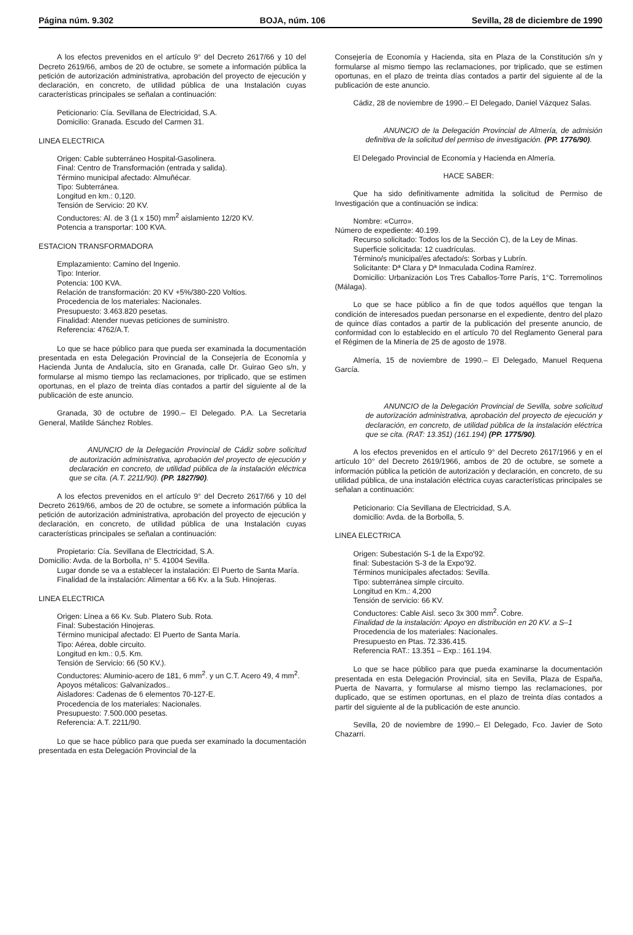Página núm. 9.302 BOJA, núm. 106 Sevilla, 28 de diciembre de 1990
A los efectos prevenidos en el artículo 9° del Decreto 2617/66 y 10 del Decreto 2619/66, ambos de 20 de octubre, se somete a información pública la petición de autorización administrativa, aprobación del proyecto de ejecución y declaración, en concreto, de utilidad pública de una Instalación cuyas características principales se señalan a continuación:
Peticionario: Cía. Sevillana de Electricidad, S.A.
Domicilio: Granada. Escudo del Carmen 31.
LINEA ELECTRICA
Origen: Cable subterráneo Hospital-Gasolinera.
Final: Centro de Transformación (entrada y salida).
Término municipal afectado: Almuñécar.
Tipo: Subterránea.
Longitud en km.: 0,120.
Tensión de Servicio: 20 KV.
Conductores: Al. de 3 (1 x 150) mm<sup>2</sup> aislamiento 12/20 KV.
Potencia a transportar: 100 KVA.
ESTACION TRANSFORMADORA
Emplazamiento: Camino del Ingenio.
Tipo: Interior.
Potencia: 100 KVA.
Relación de transformación: 20 KV +5%/380-220 Voltios.
Procedencia de los materiales: Nacionales.
Presupuesto: 3.463.820 pesetas.
Finalidad: Atender nuevas peticiones de suministro.
Referencia: 4762/A.T.
Lo que se hace público para que pueda ser examinada la documentación presentada en esta Delegación Provincial de la Consejería de Economía y Hacienda Junta de Andalucía, sito en Granada, calle Dr. Guirao Geo s/n, y formularse al mismo tiempo las reclamaciones, por triplicado, que se estimen oportunas, en el plazo de treinta días contados a partir del siguiente al de la publicación de este anuncio.
Granada, 30 de octubre de 1990.– El Delegado. P.A. La Secretaria General, Matilde Sánchez Robles.
ANUNCIO de la Delegación Provincial de Cádiz sobre solicitud de autorización administrativa, aprobación del proyecto de ejecución y declaración en concreto, de utilidad pública de la instalación eléctrica que se cita. (A.T. 2211/90). (PP. 1827/90).
A los efectos prevenidos en el artículo 9° del Decreto 2617/66 y 10 del Decreto 2619/66, ambos de 20 de octubre, se somete a información pública la petición de autorización administrativa, aprobación del proyecto de ejecución y declaración, en concreto, de utilidad pública de una Instalación cuyas características principales se señalan a continuación:
Propietario: Cía. Sevillana de Electricidad, S.A.
Domicilio: Avda. de la Borbolla, n° 5. 41004 Sevilla.
Lugar donde se va a establecer la instalación: El Puerto de Santa María.
Finalidad de la instalación: Alimentar a 66 Kv. a la Sub. Hinojeras.
LINEA ELECTRICA
Origen: Línea a 66 Kv. Sub. Platero Sub. Rota.
Final: Subestación Hinojeras.
Término municipal afectado: El Puerto de Santa María.
Tipo: Aérea, doble circuito.
Longitud en km.: 0,5. Km.
Tensión de Servicio: 66 (50 KV.).
Conductores: Aluminio-acero de 181, 6 mm<sup>2</sup>. y un C.T. Acero 49, 4 mm<sup>2</sup>.
Apoyos métalicos: Galvanizados..
Aisladores: Cadenas de 6 elementos 70-127-E.
Procedencia de los materiales: Nacionales.
Presupuesto: 7.500.000 pesetas.
Referencia: A.T. 2211/90.
Lo que se hace público para que pueda ser examinado la documentación presentada en esta Delegación Provincial de la
Consejería de Economía y Hacienda, sita en Plaza de la Constitución s/n y formularse al mismo tiempo las reclamaciones, por triplicado, que se estimen oportunas, en el plazo de treinta días contados a partir del siguiente al de la publicación de este anuncio.
Cádiz, 28 de noviembre de 1990.– El Delegado, Daniel Vázquez Salas.
ANUNCIO de la Delegación Provincial de Almería, de admisión definitiva de la solicitud del permiso de investigación. (PP. 1776/90).
El Delegado Provincial de Economía y Hacienda en Almería.
HACE SABER:
Que ha sido definitivamente admitida la solicitud de Permiso de Investigación que a continuación se indica:
Nombre: «Curro».
Número de expediente: 40.199.
Recurso solicitado: Todos los de la Sección C), de la Ley de Minas.
Superficie solicitada: 12 cuadrículas.
Término/s municipal/es afectado/s: Sorbas y Lubrín.
Solicitante: Dª Clara y Dª Inmaculada Codina Ramírez.
Domicilio: Urbanización Los Tres Caballos-Torre París, 1°C. Torremolinos (Málaga).
Lo que se hace público a fin de que todos aquéllos que tengan la condición de interesados puedan personarse en el expediente, dentro del plazo de quince días contados a partir de la publicación del presente anuncio, de conformidad con lo establecido en el artículo 70 del Reglamento General para el Régimen de la Minería de 25 de agosto de 1978.
Almería, 15 de noviembre de 1990.– El Delegado, Manuel Requena García.
ANUNCIO de la Delegación Provincial de Sevilla, sobre solicitud de autorización administrativa, aprobación del proyecto de ejecución y declaración, en concreto, de utilidad pública de la instalación eléctrica que se cita. (RAT: 13.351) (161.194) (PP. 1775/90).
A los efectos prevenidos en el artículo 9° del Decreto 2617/1966 y en el artículo 10° del Decreto 2619/1966, ambos de 20 de octubre, se somete a información pública la petición de autorización y declaración, en concreto, de su utilidad pública, de una instalación eléctrica cuyas características principales se señalan a continuación:
Peticionario: Cía Sevillana de Electricidad, S.A.
domicilio: Avda. de la Borbolla, 5.
LINEA ELECTRICA
Origen: Subestación S-1 de la Expo'92.
final: Subestación S-3 de la Expo'92.
Términos municipales afectados: Sevilla.
Tipo: subterránea simple circuito.
Longitud en Km.: 4,200
Tensión de servicio: 66 KV.
Conductores: Cable Aisl. seco 3x 300 mm<sup>2</sup>. Cobre.
Finalidad de la instalación: Apoyo en distribución en 20 KV. a S–1
Procedencia de los materiales: Nacionales.
Presupuesto en Ptas. 72.336.415.
Referencia RAT.: 13.351 – Exp.: 161.194.
Lo que se hace público para que pueda examinarse la documentación presentada en esta Delegación Provincial, sita en Sevilla, Plaza de España, Puerta de Navarra, y formularse al mismo tiempo las reclamaciones, por duplicado, que se estimen oportunas, en el plazo de treinta días contados a partir del siguiente al de la publicación de este anuncio.
Sevilla, 20 de noviembre de 1990.– El Delegado, Fco. Javier de Soto Chazarri.